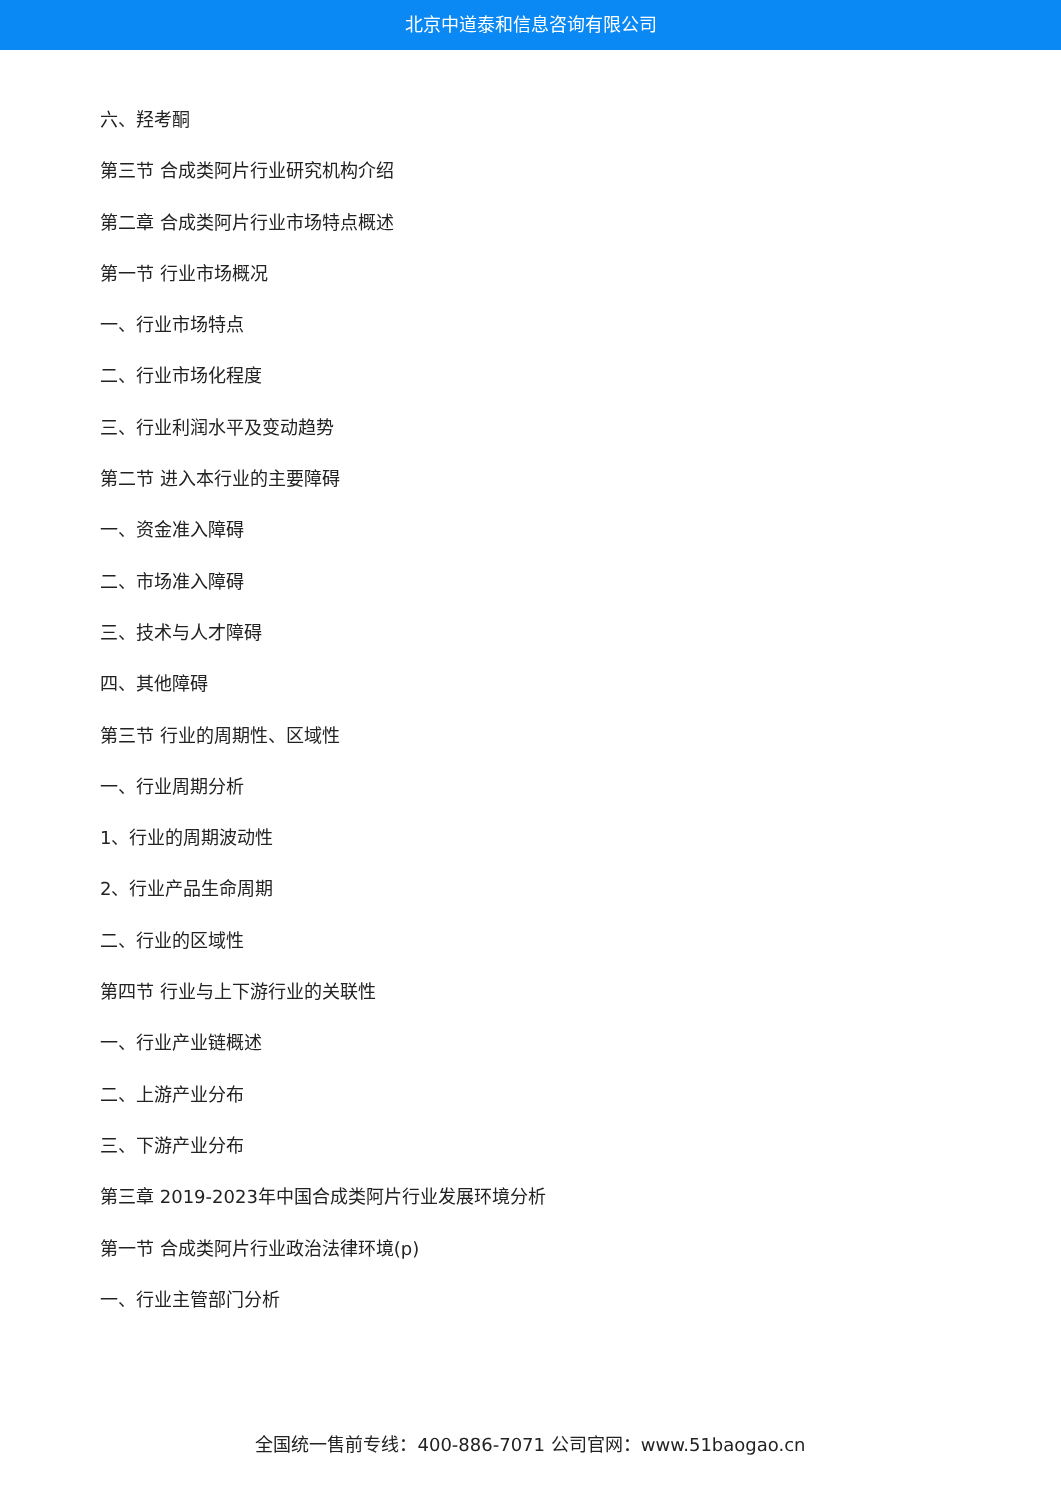北京中道泰和信息咨询有限公司
六、羟考酮
第三节 合成类阿片行业研究机构介绍
第二章 合成类阿片行业市场特点概述
第一节 行业市场概况
一、行业市场特点
二、行业市场化程度
三、行业利润水平及变动趋势
第二节 进入本行业的主要障碍
一、资金准入障碍
二、市场准入障碍
三、技术与人才障碍
四、其他障碍
第三节 行业的周期性、区域性
一、行业周期分析
1、行业的周期波动性
2、行业产品生命周期
二、行业的区域性
第四节 行业与上下游行业的关联性
一、行业产业链概述
二、上游产业分布
三、下游产业分布
第三章 2019-2023年中国合成类阿片行业发展环境分析
第一节 合成类阿片行业政治法律环境(p)
一、行业主管部门分析
全国统一售前专线：400-886-7071 公司官网：www.51baogao.cn